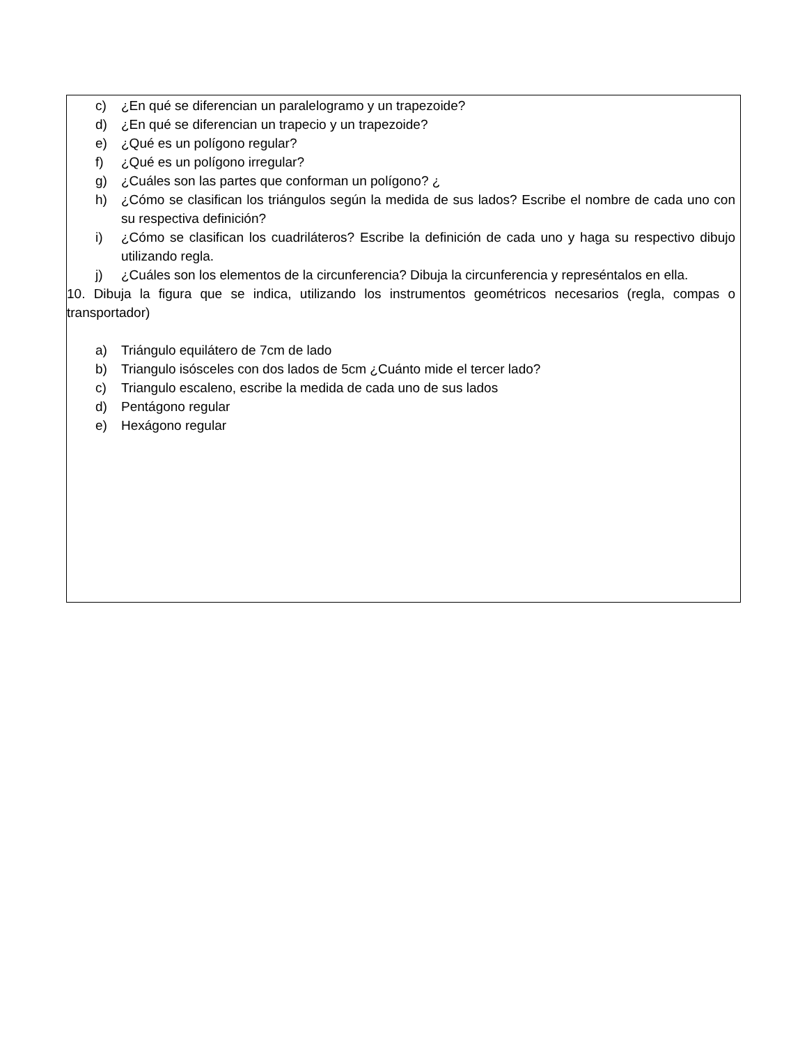c) ¿En qué se diferencian un paralelogramo y un trapezoide?
d) ¿En qué se diferencian un trapecio y un trapezoide?
e) ¿Qué es un polígono regular?
f) ¿Qué es un polígono irregular?
g) ¿Cuáles son las partes que conforman un polígono? ¿
h) ¿Cómo se clasifican los triángulos según la medida de sus lados? Escribe el nombre de cada uno con su respectiva definición?
i) ¿Cómo se clasifican los cuadriláteros? Escribe la definición de cada uno y haga su respectivo dibujo utilizando regla.
j) ¿Cuáles son los elementos de la circunferencia? Dibuja la circunferencia y represéntalos en ella.
10. Dibuja la figura que se indica, utilizando los instrumentos geométricos necesarios (regla, compas o transportador)
a) Triángulo equilátero de 7cm de lado
b) Triangulo isósceles con dos lados de 5cm ¿Cuánto mide el tercer lado?
c) Triangulo escaleno, escribe la medida de cada uno de sus lados
d) Pentágono regular
e) Hexágono regular